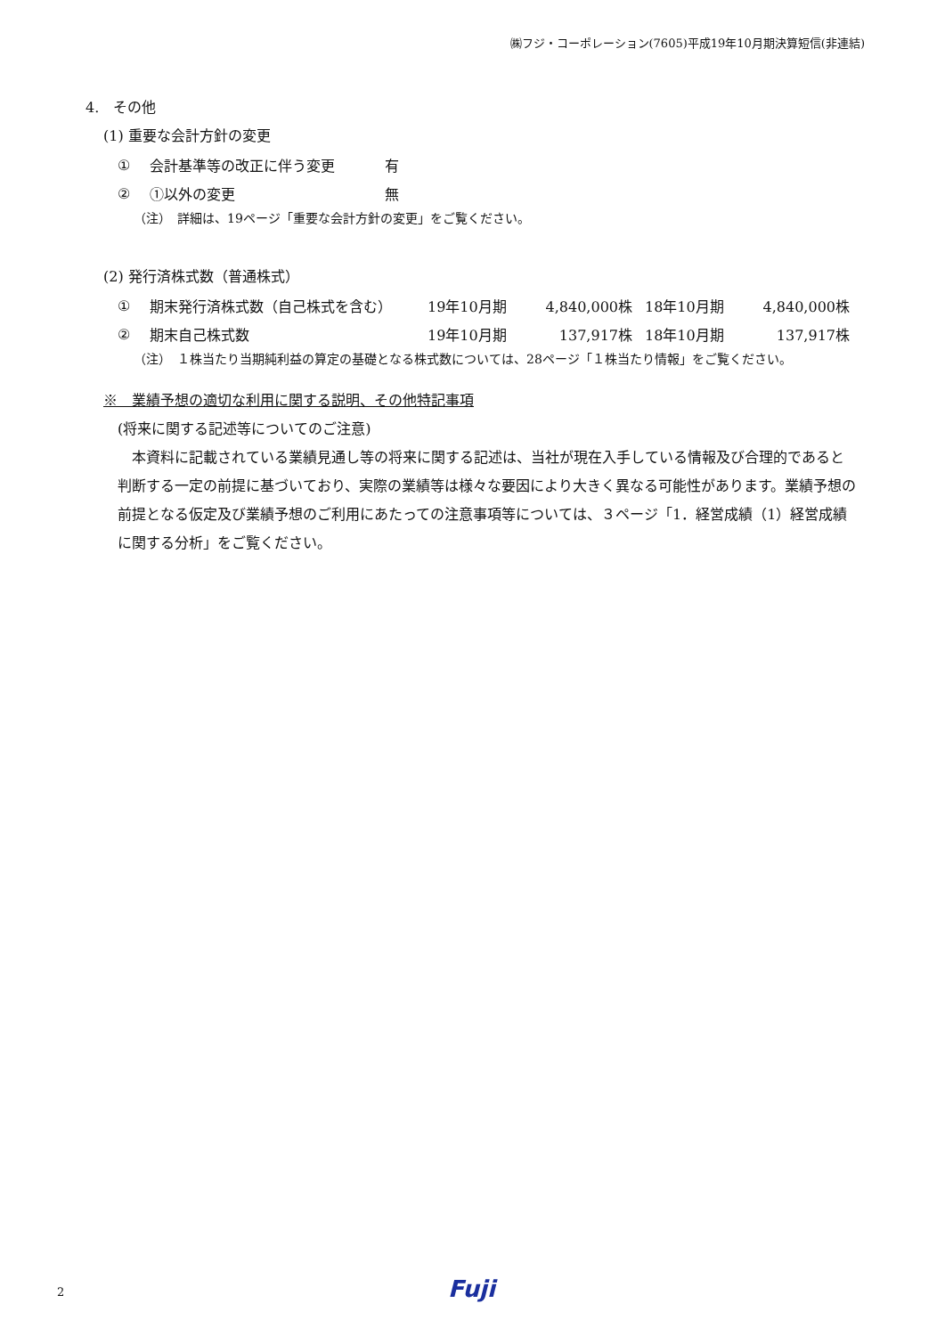㈱フジ・コーポレーション(7605)平成19年10月期決算短信(非連結)
4.　その他
(1) 重要な会計方針の変更
| ① | 会計基準等の改正に伴う変更 | 有 |
| ② | ①以外の変更 | 無 |
（注）　詳細は、19ページ「重要な会計方針の変更」をご覧ください。
(2) 発行済株式数（普通株式）
| ① | 期末発行済株式数（自己株式を含む） | 19年10月期 | 4,840,000株 | 18年10月期 | 4,840,000株 |
| ② | 期末自己株式数 | 19年10月期 | 137,917株 | 18年10月期 | 137,917株 |
（注）　１株当たり当期純利益の算定の基礎となる株式数については、28ページ「１株当たり情報」をご覧ください。
※　業績予想の適切な利用に関する説明、その他特記事項
(将来に関する記述等についてのご注意)
本資料に記載されている業績見通し等の将来に関する記述は、当社が現在入手している情報及び合理的であると判断する一定の前提に基づいており、実際の業績等は様々な要因により大きく異なる可能性があります。業績予想の前提となる仮定及び業績予想のご利用にあたっての注意事項等については、３ページ「1．経営成績（1）経営成績に関する分析」をご覧ください。
2 Fuji